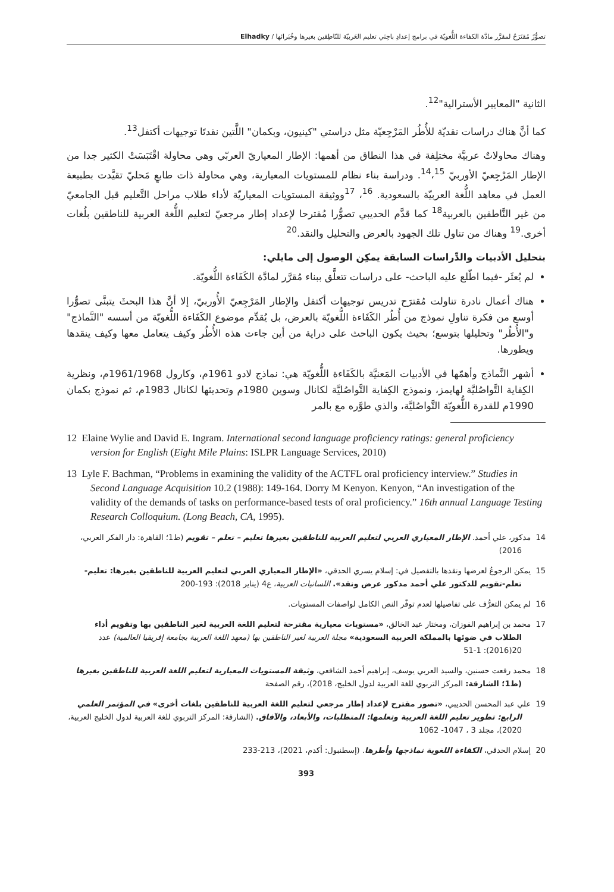تصوُّرٌ مُقتَرَحٌ لمقرَّر مادَّة الكفاءة اللُّغويّة في برامج إعدادِ باحِثي تعليم العَربيّة للنّاطِقين بغيرها وخُبَرائها / Elhadky
الثانية "المعايير الأسترالية"<sup>12</sup>.
كما أنَّ هناك دراسات نقديّة للأُطُر المَرْجِعيّة مثل دراستي "كينيون، وبكمان" اللَّتين نقدتَا توجيهات أكتفل<sup>13</sup>.
وهناك محاولاتٌ عربيَّة مختلِفة في هذا النطاق من أهمها: الإطار المعياريّ العربّي وهي محاولة اقْتَبَسَتْ الكثير جدا من الإطار المَرْجِعيّ الأوربيّ <sup>14</sup>،<sup>15</sup>. ودراسة بناء نظام للمستويات المعيارية، وهي محاولة ذات طابعٍ مَحليّ تقيَّدت بطبيعة العمل في معاهد اللُّغة العربيّة بالسعودية. <sup>16</sup>، <sup>17</sup>ووثيقة المستويات المعياريّة لأداء طلاب مراحل التَّعليم قبل الجامعيّ من غير النَّاطقين بالعربية<sup>18</sup> كما قدَّم الحديبي تصوُّرا مُقترحا لإعداد إطار مرجعيّ لتعليم اللُّغة العربية للناطقين بلُغات أخرى.<sup>19</sup> وهناك من تناول تلك الجهود بالعرض والتحليل والنقد.<sup>20</sup>
بتحليل الأدبيات والدِّراسات السابقة يمكِن الوصول إلى مايلي:
لم يُعثَر -فيما اطّلع عليه الباحث- على دراسات تتعلَّق ببناء مُقرَّر لمادَّة الكَفَاءة اللُّغويّة.
هناك أعمال نادرة تناولت مُقترَح تدريس توجيهات أكتفل والإطار المَرْجِعيّ الأُوربيّ، إلا أنَّ هذا البحثَ يتبنَّى تصوُّرا أوسع من فكرة تناولِ نموذج من أُطُر الكَفَاءة اللُّغويّة بالعرض، بل يُقدِّم موضوع الكَفَاءة اللُّغويّة من أسسه "النَّماذج" و"الأُطُر" وتحليلها بتوسع؛ بحيث يكون الباحث على دراية من أين جاءت هذه الأُطُر وكيف يتعامل معها وكيف ينقدها ويطورها.
أشهر النَّماذج وأهمّها في الأدبيات المَعنيَّة بالكَفَاءة اللُّغويّة هي: نماذج لادو 1961م، وكارول 1961/1968م، ونظرية الكِفاية التَّواصُليَّة لهايمز، ونموذج الكِفاية التَّواصُليَّة لكانال وسوين 1980م وتحديثها لكانال 1983م، ثم نموذج بكمان 1990م للقدرة اللُّغويّة التَّواصُليَّة، والذي طوَّره مع بالمر
12 Elaine Wylie and David E. Ingram. International second language proficiency ratings: general proficiency version for English (Eight Mile Plains: ISLPR Language Services, 2010)
13 Lyle F. Bachman, “Problems in examining the validity of the ACTFL oral proficiency interview.” Studies in Second Language Acquisition 10.2 (1988): 149-164. Dorry M Kenyon. Kenyon, “An investigation of the validity of the demands of tasks on performance-based tests of oral proficiency.” 16th annual Language Testing Research Colloquium. (Long Beach, CA, 1995).
14 مدكور، علي أحمد. الإطار المعياري العربي لتعليم العربية للناطقين بغيرها تعليم – تعلم – تقويم (ط1؛ القاهرة: دار الفكر العربي، 2016)
15 يمكن الرجوعُ لعرضها ونقدها بالتفصيل في: إسلام يسري الحدقي، «الإطار المعياري العربي لتعليم العربية للناطقين بغيرها: تعليم-تعلم-تقويم للدكتور علي أحمد مدكور عرض ونقد». اللسانيات العربية، ع4 (يناير 2018): 193-200
16 لم يمكن التعرُّف على تفاصيلها لعدم توفّر النص الكامل لواصفات المستويات.
17 محمد بن إبراهيم الفوزان، ومختار عبد الخالق، «مستويات معيارية مقترحة لتعليم اللغة العربية لغير الناطقين بها وتقويم أداء الطلاب في ضوئها بالمملكة العربية السعودية» مجلة العربية لغير الناطقين بها (معهد اللغة العربية بجامعة إفريقيا العالمية) عدد 20(2016): 1-51
18 محمد رفعت حسنين، والسيد العربي يوسف، إبراهيم أحمد الشافعي، وثيقة المستويات المعيارية لتعليم اللغة العربية للناطقين بغيرها (ط1؛ الشارقة: المركز التربوي للغة العربية لدول الخليج، 2018)، رقم الصفحة
19 علي عبد المحسن الحديبي، «تصور مقترح لإعداد إطار مرجعي لتعليم اللغة العربية للناطقين بلغات أخرى» في المؤتمر العلمي الرابع: تطوير تعليم اللغة العربية وتعلمها: المتطلبات، والأبعاد، والآفاق. (الشارقة: المركز التربوي للغة العربية لدول الخليج العربية، 2020)، مجلد 3 ، 1047- 1062
20 إسلام الحدقي، الكفاءة اللغوية نماذجها وأطرها. (إسطنبول: أكدم، 2021)، 213-233
393